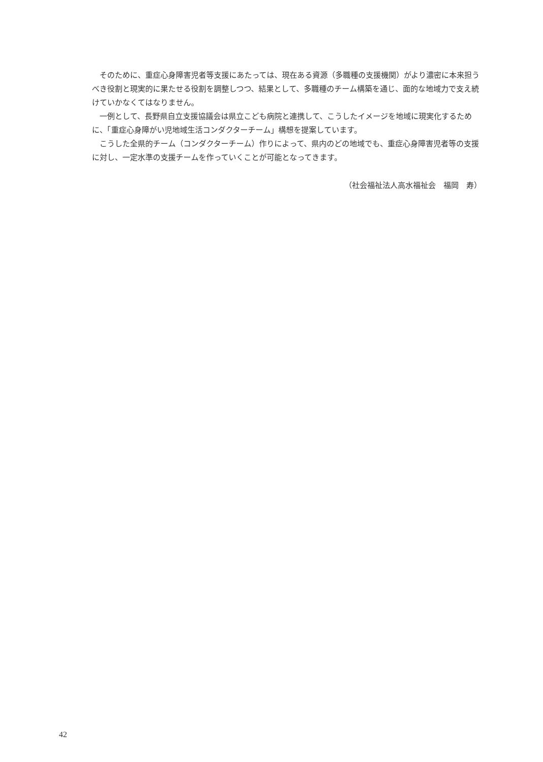そのために、重症心身障害児者等支援にあたっては、現在ある資源（多職種の支援機関）がより濃密に本来担うべき役割と現実的に果たせる役割を調整しつつ、結果として、多職種のチーム構築を通じ、面的な地域力で支え続けていかなくてはなりません。
一例として、長野県自立支援協議会は県立こども病院と連携して、こうしたイメージを地域に現実化するために、「重症心身障がい児地域生活コンダクターチーム」構想を提案しています。
こうした全県的チーム（コンダクターチーム）作りによって、県内のどの地域でも、重症心身障害児者等の支援に対し、一定水準の支援チームを作っていくことが可能となってきます。
（社会福祉法人高水福祉会　福岡　寿）
42